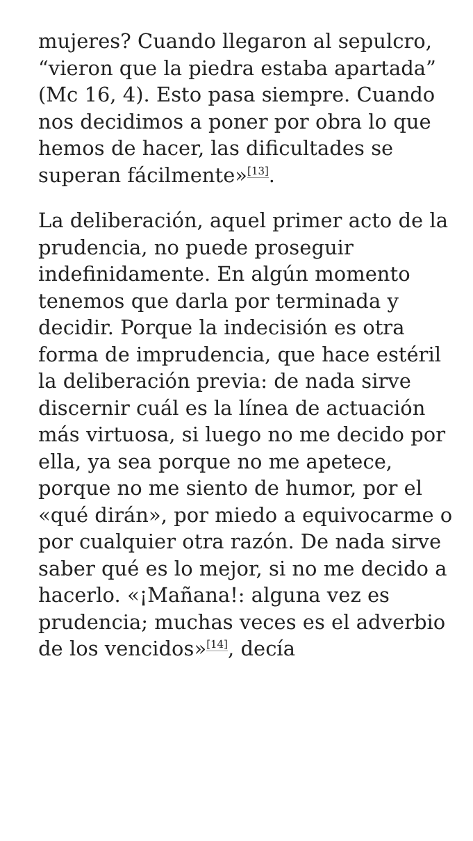mujeres? Cuando llegaron al sepulcro, “vieron que la piedra estaba apartada” (Mc 16, 4). Esto pasa siempre. Cuando nos decidimos a poner por obra lo que hemos de hacer, las dificultades se superan fácilmente»<sup>[13]</sup>.
La deliberación, aquel primer acto de la prudencia, no puede proseguir indefinidamente. En algún momento tenemos que darla por terminada y decidir. Porque la indecisión es otra forma de imprudencia, que hace estéril la deliberación previa: de nada sirve discernir cuál es la línea de actuación más virtuosa, si luego no me decido por ella, ya sea porque no me apetece, porque no me siento de humor, por el «qué dirán», por miedo a equivocarme o por cualquier otra razón. De nada sirve saber qué es lo mejor, si no me decido a hacerlo. «¡Mañana!: alguna vez es prudencia; muchas veces es el adverbio de los vencidos»<sup>[14]</sup>, decía